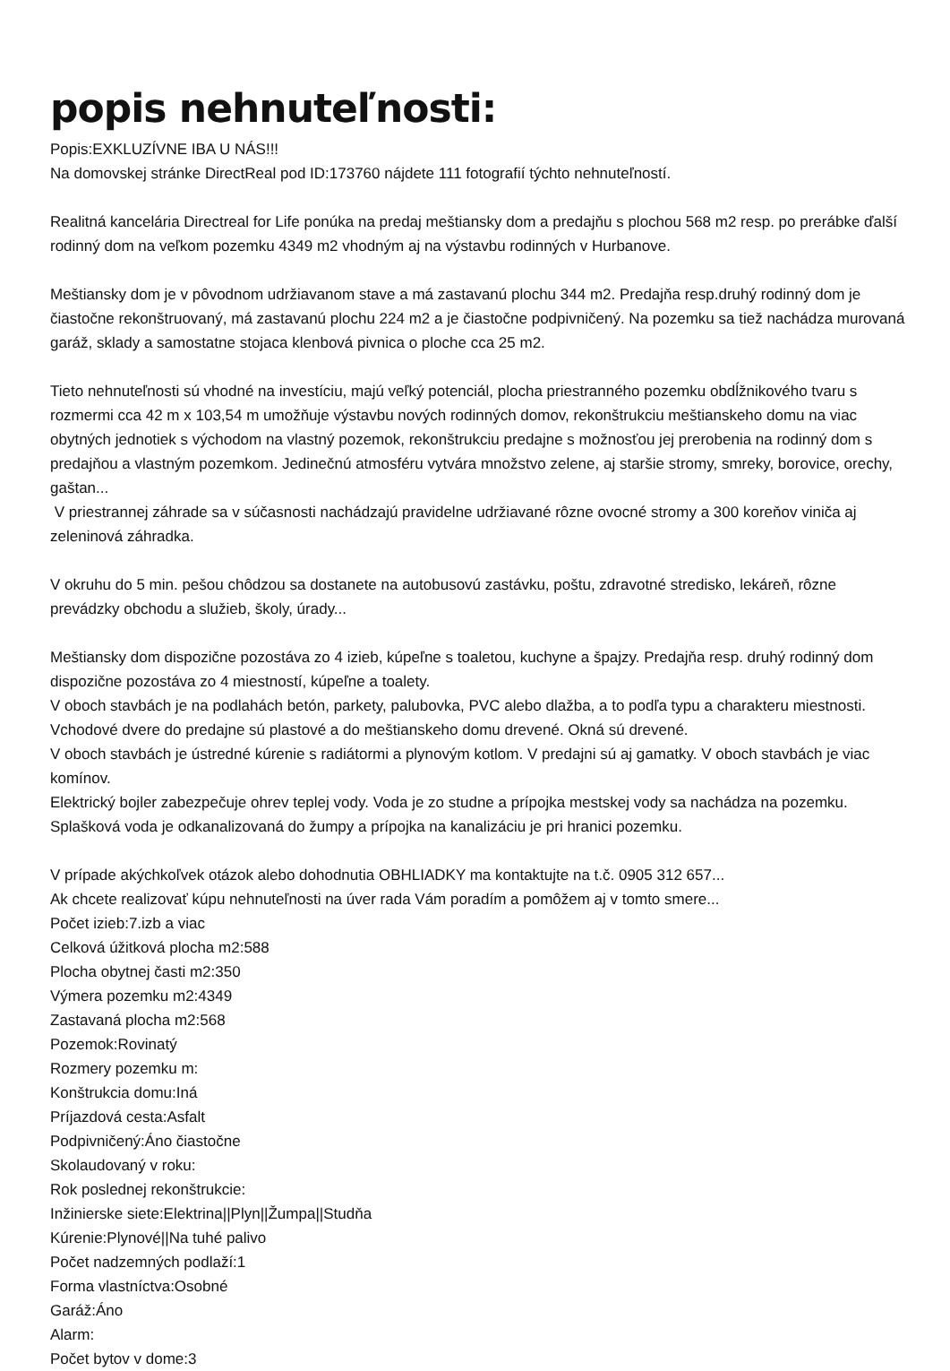popis nehnuteľnosti:
Popis:EXKLUZÍVNE IBA U NÁS!!!
Na domovskej stránke DirectReal pod ID:173760 nájdete 111 fotografií týchto nehnuteľností.
Realitná kancelária Directreal for Life ponúka na predaj meštiansky dom a predajňu s plochou 568 m2 resp. po prerábke ďalší rodinný dom na veľkom pozemku 4349 m2 vhodným aj na výstavbu rodinných v Hurbanove.
Meštiansky dom je v pôvodnom udržiavanom stave a má zastavanú plochu 344 m2. Predajňa resp.druhý rodinný dom je čiastočne rekonštruovaný, má zastavanú plochu 224 m2 a je čiastočne podpivničený. Na pozemku sa tiež nachádza murovaná garáž, sklady a samostatne stojaca klenbová pivnica o ploche cca 25 m2.
Tieto nehnuteľnosti sú vhodné na investíciu, majú veľký potenciál, plocha priestranného pozemku obdĺžnikového tvaru s rozmermi cca 42 m x 103,54 m umožňuje výstavbu nových rodinných domov, rekonštrukciu meštianskeho domu na viac obytných jednotiek s východom na vlastný pozemok, rekonštrukciu predajne s možnosťou jej prerobenia na rodinný dom s predajňou a vlastným pozemkom. Jedinečnú atmosféru vytvára množstvo zelene, aj staršie stromy, smreky, borovice, orechy, gaštan...
V priestrannej záhrade sa v súčasnosti nachádzajú pravidelne udržiavané rôzne ovocné stromy a 300 koreňov viniča aj zeleninová záhradka.
V okruhu do 5 min. pešou chôdzou sa dostanete na autobusovú zastávku, poštu, zdravotné stredisko, lekáreň, rôzne prevádzky obchodu a služieb, školy, úrady...
Meštiansky dom dispozične pozostáva zo 4 izieb, kúpeľne s toaletou, kuchyne a špajzy. Predajňa resp. druhý rodinný dom dispozične pozostáva zo 4 miestností, kúpeľne a toalety.
V oboch stavbách je na podlahách betón, parkety, palubovka, PVC alebo dlažba, a to podľa typu a charakteru miestnosti. Vchodové dvere do predajne sú plastové a do meštianskeho domu drevené. Okná sú drevené.
V oboch stavbách je ústredné kúrenie s radiátormi a plynovým kotlom. V predajni sú aj gamatky. V oboch stavbách je viac komínov.
Elektrický bojler zabezpečuje ohrev teplej vody. Voda je zo studne a prípojka mestskej vody sa nachádza na pozemku.
Splašková voda je odkanalizovaná do žumpy a prípojka na kanalizáciu je pri hranici pozemku.
V prípade akýchkoľvek otázok alebo dohodnutia OBHLIADKY ma kontaktujte na t.č. 0905 312 657...
Ak chcete realizovať kúpu nehnuteľnosti na úver rada Vám poradím a pomôžem aj v tomto smere...
Počet izieb:7.izb a viac
Celková úžitková plocha m2:588
Plocha obytnej časti m2:350
Výmera pozemku m2:4349
Zastavaná plocha m2:568
Pozemok:Rovinatý
Rozmery pozemku m:
Konštrukcia domu:Iná
Príjazdová cesta:Asfalt
Podpivničený:Áno čiastočne
Skolaudovaný v roku:
Rok poslednej rekonštrukcie:
Inžinierske siete:Elektrina||Plyn||Žumpa||Studňa
Kúrenie:Plynové||Na tuhé palivo
Počet nadzemných podlaží:1
Forma vlastníctva:Osobné
Garáž:Áno
Alarm:
Počet bytov v dome:3